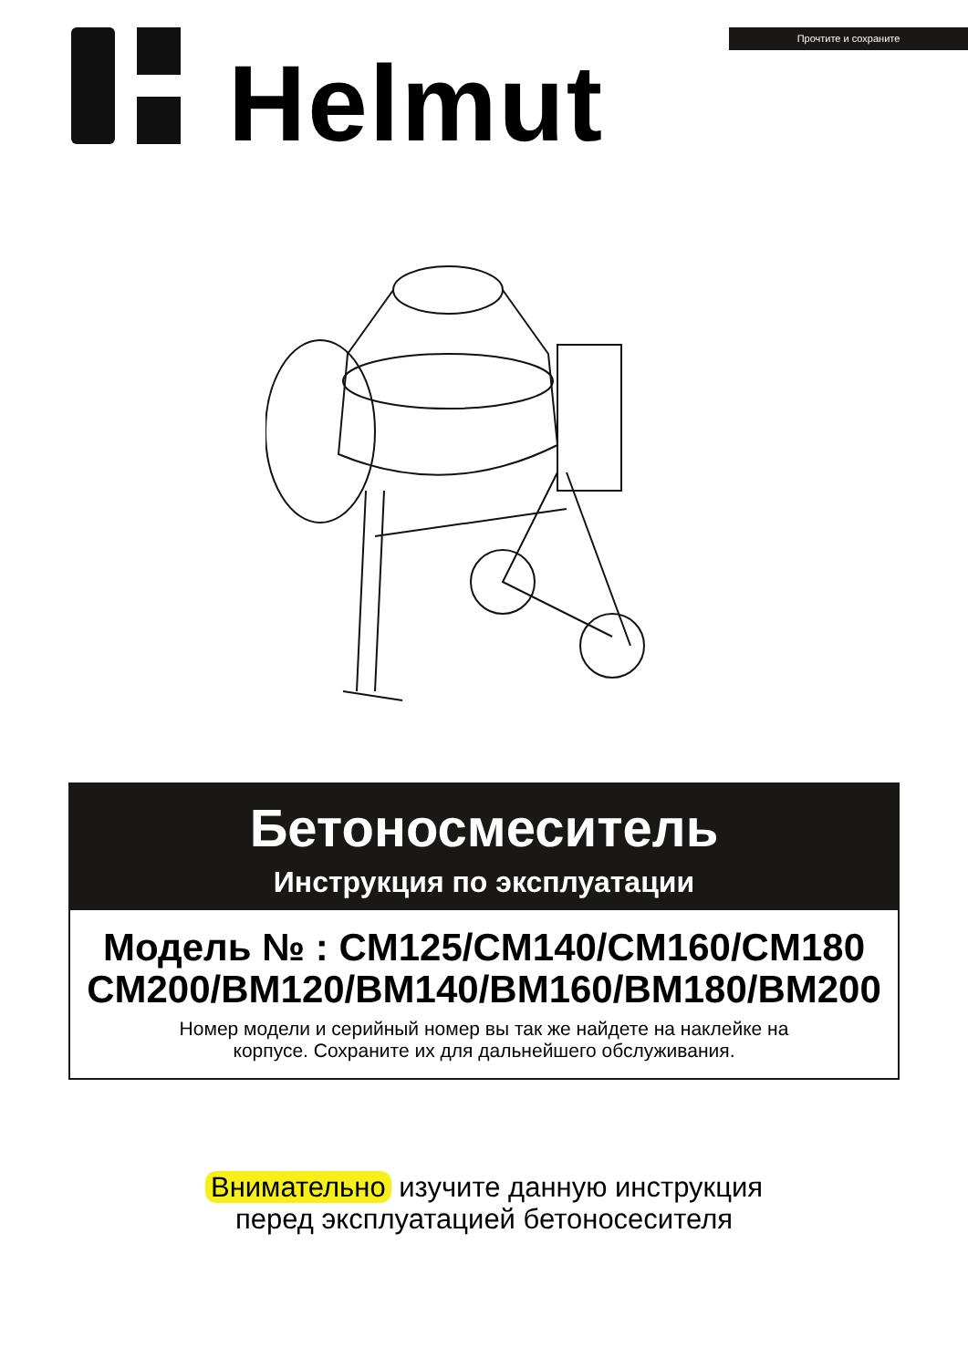Helmut
Прочтите и сохраните
Бетоносмеситель
Инструкция по эксплуатации
Модель № : CM125/CM140/CM160/CM180
CM200/BM120/BM140/BM160/BM180/BM200
Номер модели и серийный номер вы так же найдете на наклейке на
корпусе. Сохраните их для дальнейшего обслуживания.
Внимательно изучите данную инструкция
перед эксплуатацией бетоносесителя